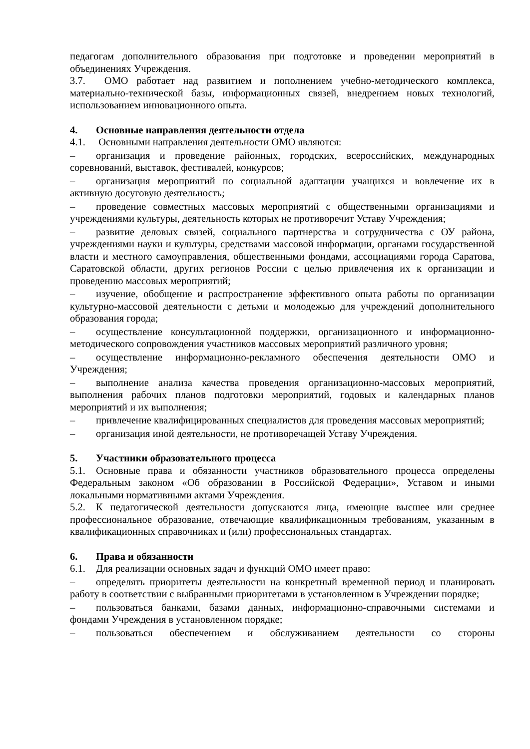педагогам дополнительного образования при подготовке и проведении мероприятий в объединениях Учреждения.
3.7. ОМО работает над развитием и пополнением учебно-методического комплекса, материально-технической базы, информационных связей, внедрением новых технологий, использованием инновационного опыта.
4. Основные направления деятельности отдела
4.1. Основными направления деятельности ОМО являются:
– организация и проведение районных, городских, всероссийских, международных соревнований, выставок, фестивалей, конкурсов;
– организация мероприятий по социальной адаптации учащихся и вовлечение их в активную досуговую деятельность;
– проведение совместных массовых мероприятий с общественными организациями и учреждениями культуры, деятельность которых не противоречит Уставу Учреждения;
– развитие деловых связей, социального партнерства и сотрудничества с ОУ района, учреждениями науки и культуры, средствами массовой информации, органами государственной власти и местного самоуправления, общественными фондами, ассоциациями города Саратова, Саратовской области, других регионов России с целью привлечения их к организации и проведению массовых мероприятий;
– изучение, обобщение и распространение эффективного опыта работы по организации культурно-массовой деятельности с детьми и молодежью для учреждений дополнительного образования города;
– осуществление консультационной поддержки, организационного и информационно-методического сопровождения участников массовых мероприятий различного уровня;
– осуществление информационно-рекламного обеспечения деятельности ОМО и Учреждения;
– выполнение анализа качества проведения организационно-массовых мероприятий, выполнения рабочих планов подготовки мероприятий, годовых и календарных планов мероприятий и их выполнения;
– привлечение квалифицированных специалистов для проведения массовых мероприятий;
– организация иной деятельности, не противоречащей Уставу Учреждения.
5. Участники образовательного процесса
5.1. Основные права и обязанности участников образовательного процесса определены Федеральным законом «Об образовании в Российской Федерации», Уставом и иными локальными нормативными актами Учреждения.
5.2. К педагогической деятельности допускаются лица, имеющие высшее или среднее профессиональное образование, отвечающие квалификационным требованиям, указанным в квалификационных справочниках и (или) профессиональных стандартах.
6. Права и обязанности
6.1. Для реализации основных задач и функций ОМО имеет право:
– определять приоритеты деятельности на конкретный временной период и планировать работу в соответствии с выбранными приоритетами в установленном в Учреждении порядке;
– пользоваться банками, базами данных, информационно-справочными системами и фондами Учреждения в установленном порядке;
– пользоваться обеспечением и обслуживанием деятельности со стороны